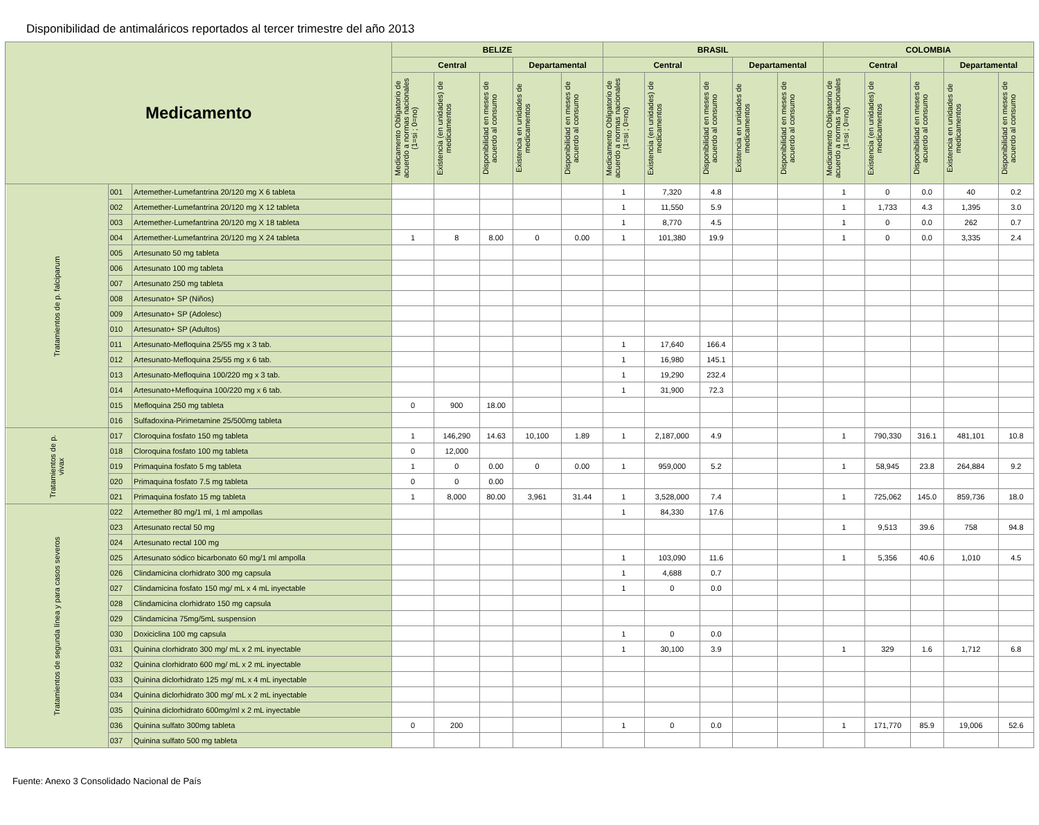Disponibilidad de antimaláricos reportados al tercer trimestre del año 2013
| Medicamento | | | BELIZE | | | | | BRASIL | | | | | COLOMBIA | | | | |
| --- | --- | --- | --- | --- | --- | --- | --- | --- | --- | --- | --- | --- | --- | --- | --- | --- | --- |
| | | | Central | | | Departamental | | Central | | | Departamental | | Central | | | Departamental | |
| | | | Medicamento Obligatorio de acuerdo a normas nacionales (1=si ; 0=no) | Existencia (en unidades) de medicamentos | Disponibilidad en meses de acuerdo al consumo | Existencia en unidades de medicamentos | Disponibilidad en meses de acuerdo al consumo | Medicamento Obligatorio de acuerdo a normas nacionales (1=si ; 0=no) | Existencia (en unidades) de medicamentos | Disponibilidad en meses de acuerdo al consumo | Existencia en unidades de medicamentos | Disponibilidad en meses de acuerdo al consumo | Medicamento Obligatorio de acuerdo a normas nacionales (1=si ; 0=no) | Existencia (en unidades) de medicamentos | Disponibilidad en meses de acuerdo al consumo | Existencia en unidades de medicamentos | Disponibilidad en meses de acuerdo al consumo |
| Tratamientos de p. falciparum | 001 | Artemether-Lumefantrina 20/120 mg X 6 tableta | | | | | | 1 | 7,320 | 4.8 | | | 1 | 0 | 0.0 | 40 | 0.2 |
| | 002 | Artemether-Lumefantrina 20/120 mg X 12 tableta | | | | | | 1 | 11,550 | 5.9 | | | 1 | 1,733 | 4.3 | 1,395 | 3.0 |
| | 003 | Artemether-Lumefantrina 20/120 mg X 18 tableta | | | | | | 1 | 8,770 | 4.5 | | | 1 | 0 | 0.0 | 262 | 0.7 |
| | 004 | Artemether-Lumefantrina 20/120 mg X 24 tableta | 1 | 8 | 8.00 | 0 | 0.00 | 1 | 101,380 | 19.9 | | | 1 | 0 | 0.0 | 3,335 | 2.4 |
| | 005 | Artesunato 50 mg tableta | | | | | | | | | | | | | | | |
| | 006 | Artesunato 100 mg tableta | | | | | | | | | | | | | | | |
| | 007 | Artesunato 250 mg tableta | | | | | | | | | | | | | | | |
| | 008 | Artesunato+ SP (Niños) | | | | | | | | | | | | | | | |
| | 009 | Artesunato+ SP (Adolesc) | | | | | | | | | | | | | | | |
| | 010 | Artesunato+ SP (Adultos) | | | | | | | | | | | | | | | |
| | 011 | Artesunato-Mefloquina 25/55 mg x 3 tab. | | | | | | 1 | 17,640 | 166.4 | | | | | | | |
| | 012 | Artesunato-Mefloquina 25/55 mg x 6 tab. | | | | | | 1 | 16,980 | 145.1 | | | | | | | |
| | 013 | Artesunato-Mefloquina 100/220 mg x 3 tab. | | | | | | 1 | 19,290 | 232.4 | | | | | | | |
| | 014 | Artesunato+Mefloquina 100/220 mg x 6 tab. | | | | | | 1 | 31,900 | 72.3 | | | | | | | |
| | 015 | Mefloquina 250 mg tableta | 0 | 900 | 18.00 | | | | | | | | | | | | |
| | 016 | Sulfadoxina-Pirimetamine 25/500mg tableta | | | | | | | | | | | | | | | |
| Tratamientos de p. vivax | 017 | Cloroquina fosfato 150 mg tableta | 1 | 146,290 | 14.63 | 10,100 | 1.89 | 1 | 2,187,000 | 4.9 | | | 1 | 790,330 | 316.1 | 481,101 | 10.8 |
| | 018 | Cloroquina fosfato 100 mg tableta | 0 | 12,000 | | | | | | | | | | | | | |
| | 019 | Primaquina fosfato 5 mg tableta | 1 | 0 | 0.00 | 0 | 0.00 | 1 | 959,000 | 5.2 | | | 1 | 58,945 | 23.8 | 264,884 | 9.2 |
| | 020 | Primaquina fosfato 7.5 mg tableta | 0 | 0 | 0.00 | | | | | | | | | | | | |
| | 021 | Primaquina fosfato 15 mg tableta | 1 | 8,000 | 80.00 | 3,961 | 31.44 | 1 | 3,528,000 | 7.4 | | | 1 | 725,062 | 145.0 | 859,736 | 18.0 |
| Tratamientos de segunda línea y para casos severos | 022 | Artemether 80 mg/1 ml, 1 ml ampollas | | | | | | 1 | 84,330 | 17.6 | | | | | | | |
| | 023 | Artesunato rectal 50 mg | | | | | | | | | | | 1 | 9,513 | 39.6 | 758 | 94.8 |
| | 024 | Artesunato rectal 100 mg | | | | | | | | | | | | | | | |
| | 025 | Artesunato sódico bicarbonato 60 mg/1 ml ampolla | | | | | | 1 | 103,090 | 11.6 | | | 1 | 5,356 | 40.6 | 1,010 | 4.5 |
| | 026 | Clindamicina clorhidrato 300 mg capsula | | | | | | 1 | 4,688 | 0.7 | | | | | | | |
| | 027 | Clindamicina fosfato 150 mg/ mL x 4 mL inyectable | | | | | | 1 | 0 | 0.0 | | | | | | | |
| | 028 | Clindamicina clorhidrato 150 mg capsula | | | | | | | | | | | | | | | |
| | 029 | Clindamicina 75mg/5mL suspension | | | | | | | | | | | | | | | |
| | 030 | Doxiciclina 100 mg capsula | | | | | | 1 | 0 | 0.0 | | | | | | | |
| | 031 | Quinina clorhidrato 300 mg/ mL x 2 mL inyectable | | | | | | 1 | 30,100 | 3.9 | | | 1 | 329 | 1.6 | 1,712 | 6.8 |
| | 032 | Quinina clorhidrato 600 mg/ mL x 2 mL inyectable | | | | | | | | | | | | | | | |
| | 033 | Quinina diclorhidrato 125 mg/ mL x 4 mL inyectable | | | | | | | | | | | | | | | |
| | 034 | Quinina diclorhidrato 300 mg/ mL x 2 mL inyectable | | | | | | | | | | | | | | | |
| | 035 | Quinina diclorhidrato 600mg/ml x 2 mL inyectable | | | | | | | | | | | | | | | |
| | 036 | Quinina sulfato 300mg tableta | 0 | 200 | | | | 1 | 0 | 0.0 | | | 1 | 171,770 | 85.9 | 19,006 | 52.6 |
| | 037 | Quinina sulfato 500 mg tableta | | | | | | | | | | | | | | | |
Fuente: Anexo 3 Consolidado Nacional de País